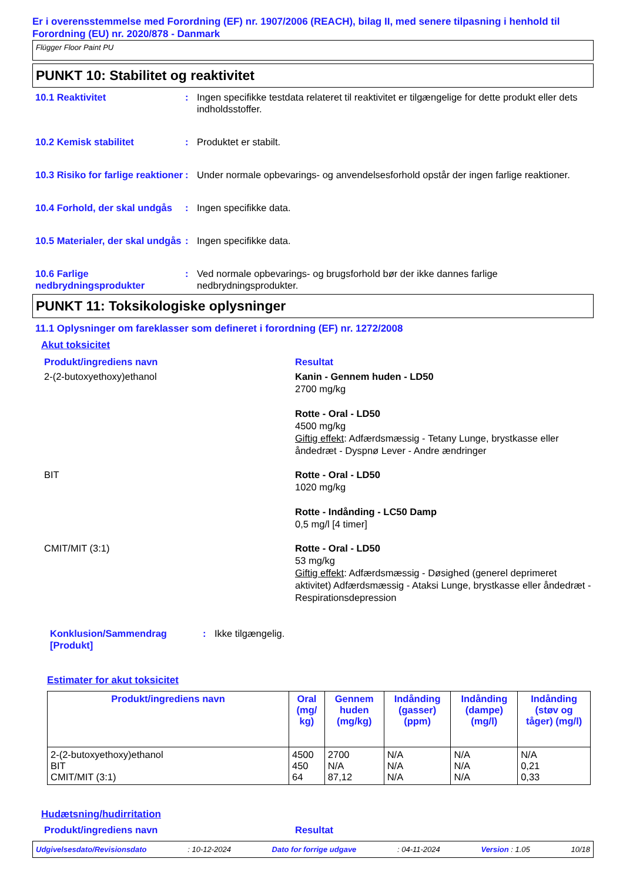Er i overensstemmelse med Forordning (EF) nr. 1907/2006 (REACH), bilag II, med senere tilpasning i henhold til Forordning (EU) nr. 2020/878 - Danmark
Flügger Floor Paint PU
PUNKT 10: Stabilitet og reaktivitet
10.1 Reaktivitet : Ingen specifikke testdata relateret til reaktivitet er tilgængelige for dette produkt eller dets indholdsstoffer.
10.2 Kemisk stabilitet : Produktet er stabilt.
10.3 Risiko for farlige reaktioner
: Under normale opbevarings- og anvendelsesforhold opstår der ingen farlige reaktioner.
10.4 Forhold, der skal undgås
: Ingen specifikke data.
10.5 Materialer, der skal undgås
: Ingen specifikke data.
10.6 Farlige nedbrydningsprodukter
: Ved normale opbevarings- og brugsforhold bør der ikke dannes farlige nedbrydningsprodukter.
PUNKT 11: Toksikologiske oplysninger
11.1 Oplysninger om fareklasser som defineret i forordning (EF) nr. 1272/2008
Akut toksicitet
Produkt/ingrediens navn Resultat
2-(2-butoxyethoxy)ethanol Kanin - Gennem huden - LD50
2700 mg/kg
Rotte - Oral - LD50
4500 mg/kg
Giftig effekt: Adfærdsmæssig - Tetany Lunge, brystkasse eller åndedræt - Dyspnø Lever - Andre ændringer
BIT Rotte - Oral - LD50
1020 mg/kg
Rotte - Indånding - LC50 Damp
0,5 mg/l [4 timer]
CMIT/MIT (3:1) Rotte - Oral - LD50
53 mg/kg
Giftig effekt: Adfærdsmæssig - Døsighed (generel deprimeret aktivitet) Adfærdsmæssig - Ataksi Lunge, brystkasse eller åndedræt - Respirationsdepression
Konklusion/Sammendrag [Produkt]
: Ikke tilgængelig.
Estimater for akut toksicitet
| Produkt/ingrediens navn | Oral (mg/ kg) | Gennem huden (mg/kg) | Indånding (gasser) (ppm) | Indånding (dampe) (mg/l) | Indånding (støv og tåger) (mg/l) |
| --- | --- | --- | --- | --- | --- |
| 2-(2-butoxyethoxy)ethanol BIT CMIT/MIT (3:1) | 4500 450 64 | 2700 N/A 87,12 | N/A N/A N/A | N/A N/A N/A | N/A 0,21 0,33 |
Hudætsning/hudirritation
Produkt/ingrediens navn Resultat
Udgivelsesdato/Revisionsdato: 10-12-2024 Dato for forrige udgave: 04-11-2024 Version : 1.05 10/18